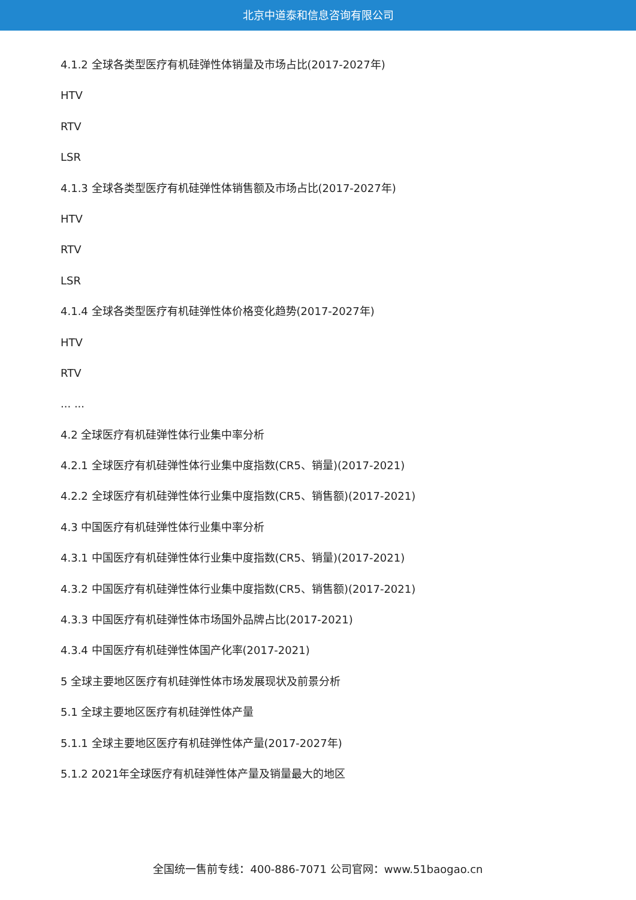北京中道泰和信息咨询有限公司
4.1.2 全球各类型医疗有机硅弹性体销量及市场占比(2017-2027年)
HTV
RTV
LSR
4.1.3 全球各类型医疗有机硅弹性体销售额及市场占比(2017-2027年)
HTV
RTV
LSR
4.1.4 全球各类型医疗有机硅弹性体价格变化趋势(2017-2027年)
HTV
RTV
... ...
4.2 全球医疗有机硅弹性体行业集中率分析
4.2.1 全球医疗有机硅弹性体行业集中度指数(CR5、销量)(2017-2021)
4.2.2 全球医疗有机硅弹性体行业集中度指数(CR5、销售额)(2017-2021)
4.3 中国医疗有机硅弹性体行业集中率分析
4.3.1 中国医疗有机硅弹性体行业集中度指数(CR5、销量)(2017-2021)
4.3.2 中国医疗有机硅弹性体行业集中度指数(CR5、销售额)(2017-2021)
4.3.3 中国医疗有机硅弹性体市场国外品牌占比(2017-2021)
4.3.4 中国医疗有机硅弹性体国产化率(2017-2021)
5 全球主要地区医疗有机硅弹性体市场发展现状及前景分析
5.1 全球主要地区医疗有机硅弹性体产量
5.1.1 全球主要地区医疗有机硅弹性体产量(2017-2027年)
5.1.2 2021年全球医疗有机硅弹性体产量及销量最大的地区
全国统一售前专线：400-886-7071 公司官网：www.51baogao.cn